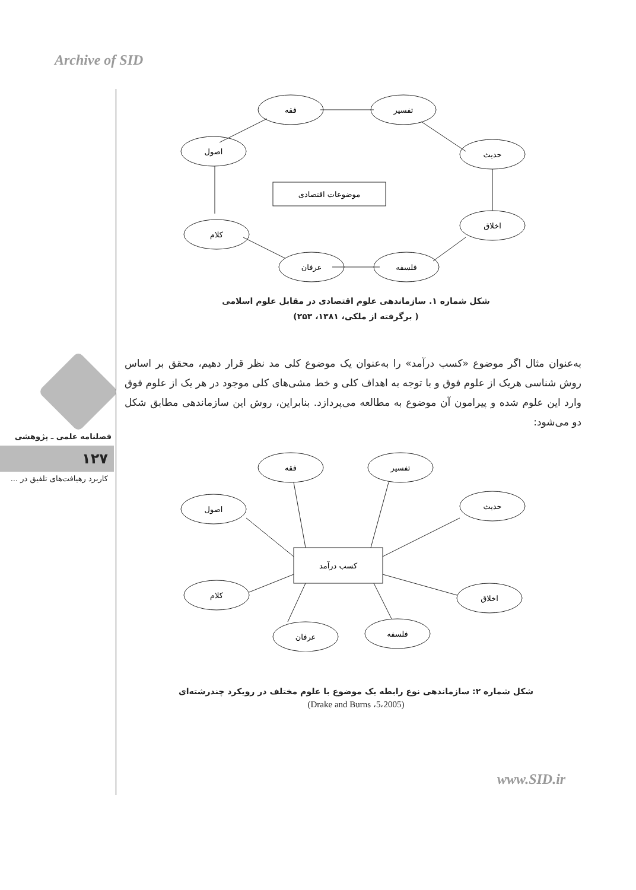Archive of SID
فصلنامه علمی ـ پژوهشی
۱۲۷
کاربرد رهیافت‌های تلفیق در ...
فقه
تفسیر
حدیث
اخلاق
فلسفه
عرفان
کلام
اصول
موضوعات اقتصادی
شکل شماره ۱. سازماندهی علوم اقتصادی در مقابل علوم اسلامی
( برگرفته از ملکی، ۱۳۸۱، ۲۵۳)
به‌عنوان مثال اگر موضوع «کسب درآمد» را به‌عنوان یک موضوع کلی مد نظر قرار دهیم، محقق بر اساس روش شناسی هریک از علوم فوق و با توجه به اهداف کلی و خط مشی‌های کلی موجود در هر یک از علوم فوق وارد این علوم شده و پیرامون آن موضوع به مطالعه می‌پردازد. بنابراین، روش این سازماندهی مطابق شکل دو می‌شود:
فقه
تفسیر
حدیث
اخلاق
فلسفه
عرفان
کلام
اصول
کسب درآمد
شکل شماره ۲: سازماندهی نوع رابطه یک موضوع با علوم مختلف در رویکرد چندرشته‌ای
(Drake and Burns ،5،2005)
www.SID.ir